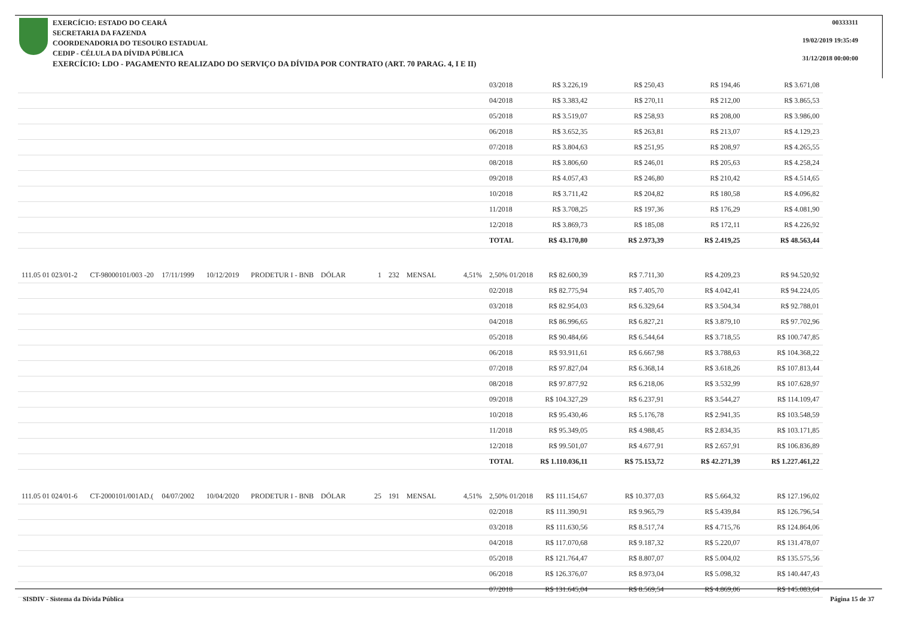EXERCÍCIO: ESTADO DO CEARÁ
SECRETARIA DA FAZENDA
COORDENADORIA DO TESOURO ESTADUAL
CEDIP - CÉLULA DA DÍVIDA PÚBLICA
EXERCÍCIO: LDO - PAGAMENTO REALIZADO DO SERVIÇO DA DÍVIDA POR CONTRATO (ART. 70 PARAG. 4, I E II)
00333311
19/02/2019 19:35:49
31/12/2018 00:00:00
| | | | | | | | | | | 03/2018 | R$ 3.226,19 | R$ 250,43 | R$ 194,46 | R$ 3.671,08 |
| | | | | | | | | | | 04/2018 | R$ 3.383,42 | R$ 270,11 | R$ 212,00 | R$ 3.865,53 |
| | | | | | | | | | | 05/2018 | R$ 3.519,07 | R$ 258,93 | R$ 208,00 | R$ 3.986,00 |
| | | | | | | | | | | 06/2018 | R$ 3.652,35 | R$ 263,81 | R$ 213,07 | R$ 4.129,23 |
| | | | | | | | | | | 07/2018 | R$ 3.804,63 | R$ 251,95 | R$ 208,97 | R$ 4.265,55 |
| | | | | | | | | | | 08/2018 | R$ 3.806,60 | R$ 246,01 | R$ 205,63 | R$ 4.258,24 |
| | | | | | | | | | | 09/2018 | R$ 4.057,43 | R$ 246,80 | R$ 210,42 | R$ 4.514,65 |
| | | | | | | | | | | 10/2018 | R$ 3.711,42 | R$ 204,82 | R$ 180,58 | R$ 4.096,82 |
| | | | | | | | | | | 11/2018 | R$ 3.708,25 | R$ 197,36 | R$ 176,29 | R$ 4.081,90 |
| | | | | | | | | | | 12/2018 | R$ 3.869,73 | R$ 185,08 | R$ 172,11 | R$ 4.226,92 |
| | | | | | | | | | | TOTAL | R$ 43.170,80 | R$ 2.973,39 | R$ 2.419,25 | R$ 48.563,44 |
| 111.05 01 023/01-2 | CT-98000101/003 -20 | 17/11/1999 | 10/12/2019 | PRODETUR I - BNB | DÓLAR | 1 | 232 | MENSAL | 4,51% | 2,50% 01/2018 | R$ 82.600,39 | R$ 7.711,30 | R$ 4.209,23 | R$ 94.520,92 |
| | | | | | | | | | | 02/2018 | R$ 82.775,94 | R$ 7.405,70 | R$ 4.042,41 | R$ 94.224,05 |
| | | | | | | | | | | 03/2018 | R$ 82.954,03 | R$ 6.329,64 | R$ 3.504,34 | R$ 92.788,01 |
| | | | | | | | | | | 04/2018 | R$ 86.996,65 | R$ 6.827,21 | R$ 3.879,10 | R$ 97.702,96 |
| | | | | | | | | | | 05/2018 | R$ 90.484,66 | R$ 6.544,64 | R$ 3.718,55 | R$ 100.747,85 |
| | | | | | | | | | | 06/2018 | R$ 93.911,61 | R$ 6.667,98 | R$ 3.788,63 | R$ 104.368,22 |
| | | | | | | | | | | 07/2018 | R$ 97.827,04 | R$ 6.368,14 | R$ 3.618,26 | R$ 107.813,44 |
| | | | | | | | | | | 08/2018 | R$ 97.877,92 | R$ 6.218,06 | R$ 3.532,99 | R$ 107.628,97 |
| | | | | | | | | | | 09/2018 | R$ 104.327,29 | R$ 6.237,91 | R$ 3.544,27 | R$ 114.109,47 |
| | | | | | | | | | | 10/2018 | R$ 95.430,46 | R$ 5.176,78 | R$ 2.941,35 | R$ 103.548,59 |
| | | | | | | | | | | 11/2018 | R$ 95.349,05 | R$ 4.988,45 | R$ 2.834,35 | R$ 103.171,85 |
| | | | | | | | | | | 12/2018 | R$ 99.501,07 | R$ 4.677,91 | R$ 2.657,91 | R$ 106.836,89 |
| | | | | | | | | | | TOTAL | R$ 1.110.036,11 | R$ 75.153,72 | R$ 42.271,39 | R$ 1.227.461,22 |
| 111.05 01 024/01-6 | CT-2000101/001AD.( | 04/07/2002 | 10/04/2020 | PRODETUR I - BNB | DÓLAR | 25 | 191 | MENSAL | 4,51% | 2,50% 01/2018 | R$ 111.154,67 | R$ 10.377,03 | R$ 5.664,32 | R$ 127.196,02 |
| | | | | | | | | | | 02/2018 | R$ 111.390,91 | R$ 9.965,79 | R$ 5.439,84 | R$ 126.796,54 |
| | | | | | | | | | | 03/2018 | R$ 111.630,56 | R$ 8.517,74 | R$ 4.715,76 | R$ 124.864,06 |
| | | | | | | | | | | 04/2018 | R$ 117.070,68 | R$ 9.187,32 | R$ 5.220,07 | R$ 131.478,07 |
| | | | | | | | | | | 05/2018 | R$ 121.764,47 | R$ 8.807,07 | R$ 5.004,02 | R$ 135.575,56 |
| | | | | | | | | | | 06/2018 | R$ 126.376,07 | R$ 8.973,04 | R$ 5.098,32 | R$ 140.447,43 |
| | | | | | | | | | | 07/2018 | R$ 131.645,04 | R$ 8.569,54 | R$ 4.869,06 | R$ 145.083,64 |
SISDIV - Sistema da Dívida Pública Página 15 de 37